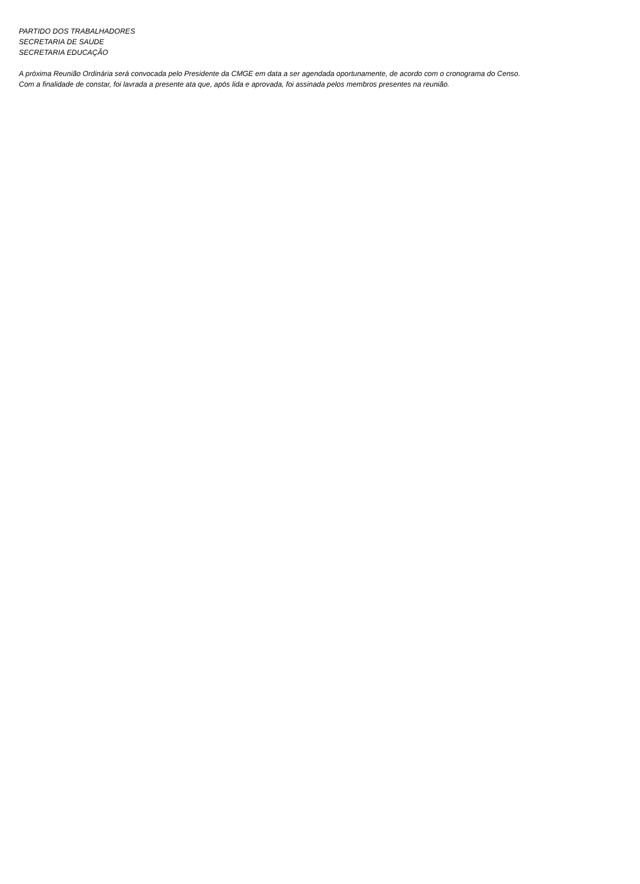PARTIDO DOS TRABALHADORES
SECRETARIA DE SAUDE
SECRETARIA EDUCAÇÃO
A próxima Reunião Ordinária será convocada pelo Presidente da CMGE em data a ser agendada oportunamente, de acordo com o cronograma do Censo.
Com a finalidade de constar, foi lavrada a presente ata que, após lida e aprovada, foi assinada pelos membros presentes na reunião.